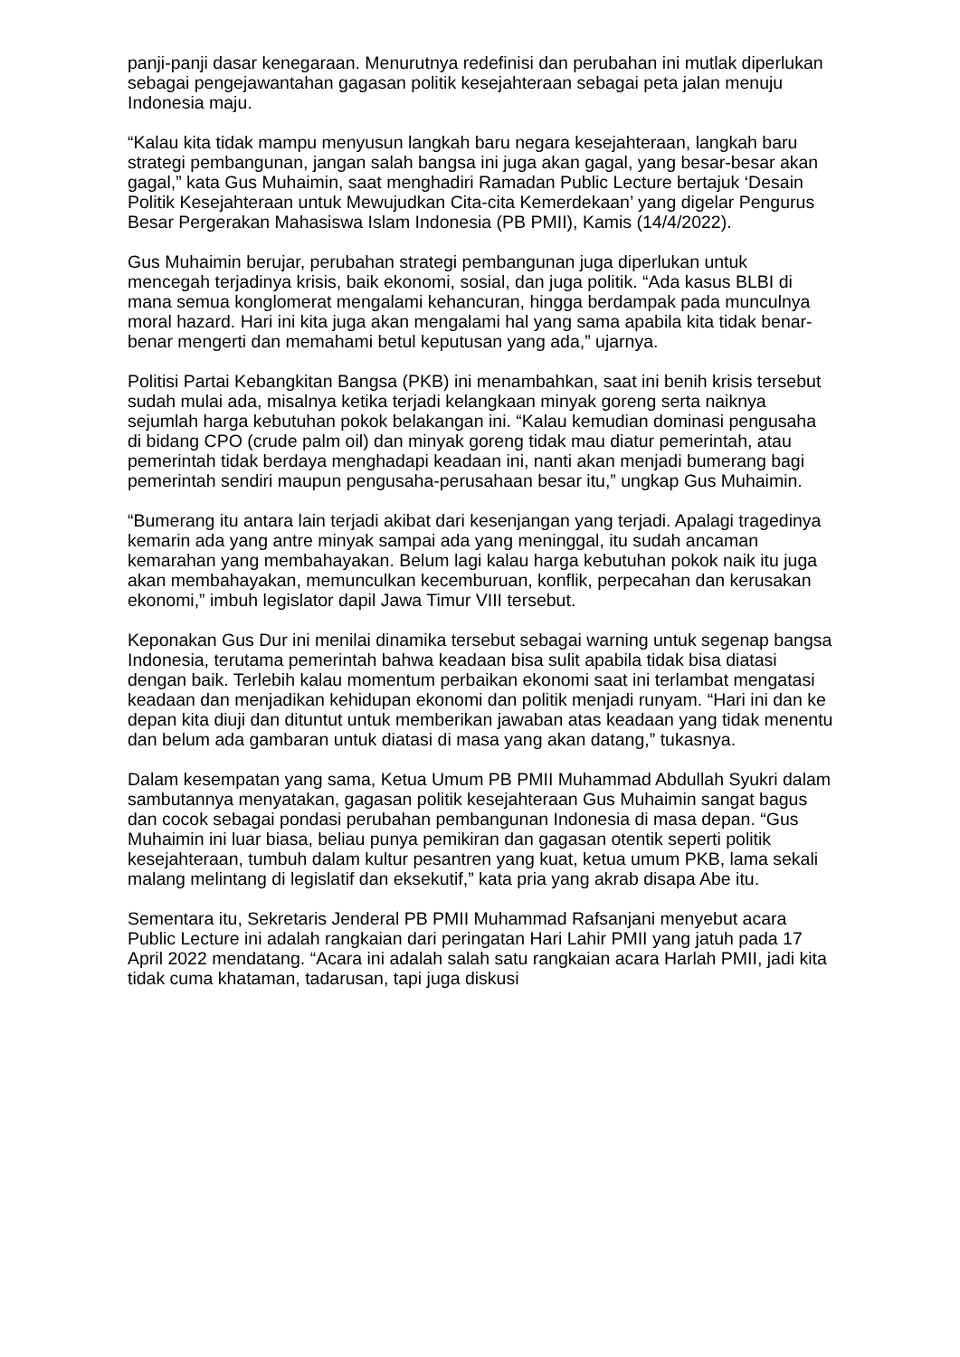panji-panji dasar kenegaraan. Menurutnya redefinisi dan perubahan ini mutlak diperlukan sebagai pengejawantahan gagasan politik kesejahteraan sebagai peta jalan menuju Indonesia maju.
“Kalau kita tidak mampu menyusun langkah baru negara kesejahteraan, langkah baru strategi pembangunan, jangan salah bangsa ini juga akan gagal, yang besar-besar akan gagal,” kata Gus Muhaimin, saat menghadiri Ramadan Public Lecture bertajuk ‘Desain Politik Kesejahteraan untuk Mewujudkan Cita-cita Kemerdekaan’ yang digelar Pengurus Besar Pergerakan Mahasiswa Islam Indonesia (PB PMII), Kamis (14/4/2022).
Gus Muhaimin berujar, perubahan strategi pembangunan juga diperlukan untuk mencegah terjadinya krisis, baik ekonomi, sosial, dan juga politik. “Ada kasus BLBI di mana semua konglomerat mengalami kehancuran, hingga berdampak pada munculnya moral hazard. Hari ini kita juga akan mengalami hal yang sama apabila kita tidak benar-benar mengerti dan memahami betul keputusan yang ada,” ujarnya.
Politisi Partai Kebangkitan Bangsa (PKB) ini menambahkan, saat ini benih krisis tersebut sudah mulai ada, misalnya ketika terjadi kelangkaan minyak goreng serta naiknya sejumlah harga kebutuhan pokok belakangan ini. “Kalau kemudian dominasi pengusaha di bidang CPO (crude palm oil) dan minyak goreng tidak mau diatur pemerintah, atau pemerintah tidak berdaya menghadapi keadaan ini, nanti akan menjadi bumerang bagi pemerintah sendiri maupun pengusaha-perusahaan besar itu,” ungkap Gus Muhaimin.
“Bumerang itu antara lain terjadi akibat dari kesenjangan yang terjadi. Apalagi tragedinya kemarin ada yang antre minyak sampai ada yang meninggal, itu sudah ancaman kemarahan yang membahayakan. Belum lagi kalau harga kebutuhan pokok naik itu juga akan membahayakan, memunculkan kecemburuan, konflik, perpecahan dan kerusakan ekonomi,” imbuh legislator dapil Jawa Timur VIII tersebut.
Keponakan Gus Dur ini menilai dinamika tersebut sebagai warning untuk segenap bangsa Indonesia, terutama pemerintah bahwa keadaan bisa sulit apabila tidak bisa diatasi dengan baik. Terlebih kalau momentum perbaikan ekonomi saat ini terlambat mengatasi keadaan dan menjadikan kehidupan ekonomi dan politik menjadi runyam. “Hari ini dan ke depan kita diuji dan dituntut untuk memberikan jawaban atas keadaan yang tidak menentu dan belum ada gambaran untuk diatasi di masa yang akan datang,” tukasnya.
Dalam kesempatan yang sama, Ketua Umum PB PMII Muhammad Abdullah Syukri dalam sambutannya menyatakan, gagasan politik kesejahteraan Gus Muhaimin sangat bagus dan cocok sebagai pondasi perubahan pembangunan Indonesia di masa depan. “Gus Muhaimin ini luar biasa, beliau punya pemikiran dan gagasan otentik seperti politik kesejahteraan, tumbuh dalam kultur pesantren yang kuat, ketua umum PKB, lama sekali malang melintang di legislatif dan eksekutif,” kata pria yang akrab disapa Abe itu.
Sementara itu, Sekretaris Jenderal PB PMII Muhammad Rafsanjani menyebut acara Public Lecture ini adalah rangkaian dari peringatan Hari Lahir PMII yang jatuh pada 17 April 2022 mendatang. “Acara ini adalah salah satu rangkaian acara Harlah PMII, jadi kita tidak cuma khataman, tadarusan, tapi juga diskusi